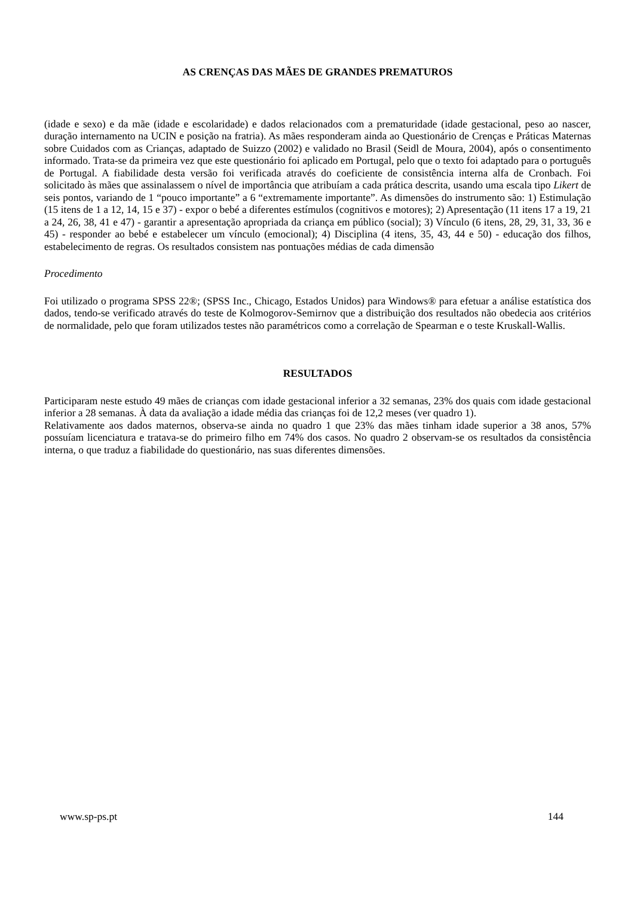AS CRENÇAS DAS MÃES DE GRANDES PREMATUROS
(idade e sexo) e da mãe (idade e escolaridade) e dados relacionados com a prematuridade (idade gestacional, peso ao nascer, duração internamento na UCIN e posição na fratria). As mães responderam ainda ao Questionário de Crenças e Práticas Maternas sobre Cuidados com as Crianças, adaptado de Suizzo (2002) e validado no Brasil (Seidl de Moura, 2004), após o consentimento informado. Trata-se da primeira vez que este questionário foi aplicado em Portugal, pelo que o texto foi adaptado para o português de Portugal. A fiabilidade desta versão foi verificada através do coeficiente de consistência interna alfa de Cronbach. Foi solicitado às mães que assinalassem o nível de importância que atribuíam a cada prática descrita, usando uma escala tipo Likert de seis pontos, variando de 1 “pouco importante” a 6 “extremamente importante”. As dimensões do instrumento são: 1) Estimulação (15 itens de 1 a 12, 14, 15 e 37) - expor o bebé a diferentes estímulos (cognitivos e motores); 2) Apresentação (11 itens 17 a 19, 21 a 24, 26, 38, 41 e 47) - garantir a apresentação apropriada da criança em público (social); 3) Vínculo (6 itens, 28, 29, 31, 33, 36 e 45) - responder ao bebé e estabelecer um vínculo (emocional); 4) Disciplina (4 itens, 35, 43, 44 e 50) - educação dos filhos, estabelecimento de regras. Os resultados consistem nas pontuações médias de cada dimensão
Procedimento
Foi utilizado o programa SPSS 22®; (SPSS Inc., Chicago, Estados Unidos) para Windows® para efetuar a análise estatística dos dados, tendo-se verificado através do teste de Kolmogorov-Semirnov que a distribuição dos resultados não obedecia aos critérios de normalidade, pelo que foram utilizados testes não paramétricos como a correlação de Spearman e o teste Kruskall-Wallis.
RESULTADOS
Participaram neste estudo 49 mães de crianças com idade gestacional inferior a 32 semanas, 23% dos quais com idade gestacional inferior a 28 semanas. À data da avaliação a idade média das crianças foi de 12,2 meses (ver quadro 1).
Relativamente aos dados maternos, observa-se ainda no quadro 1 que 23% das mães tinham idade superior a 38 anos, 57% possuíam licenciatura e tratava-se do primeiro filho em 74% dos casos. No quadro 2 observam-se os resultados da consistência interna, o que traduz a fiabilidade do questionário, nas suas diferentes dimensões.
www.sp-ps.pt 144